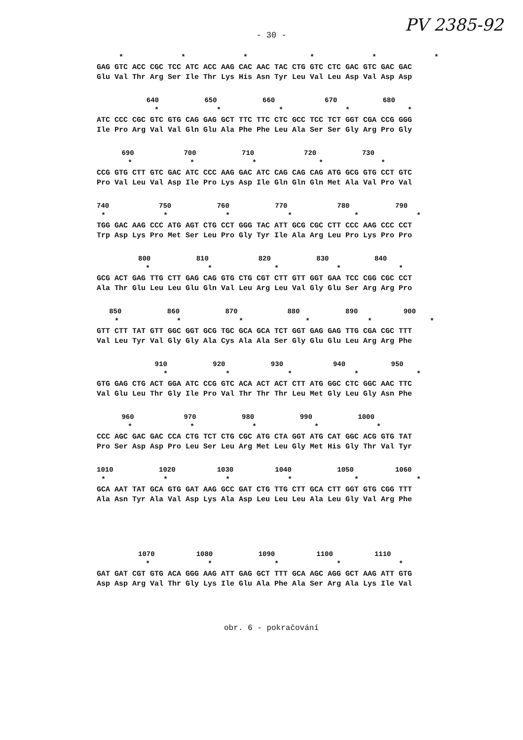PV 2385-92
- 30 -
* * * * * * GAG GTC ACC CGC TCC ATC ACC AAG CAC AAC TAC CTG GTC CTC GAC GTC GAC GAC Glu Val Thr Arg Ser Ile Thr Lys His Asn Tyr Leu Val Leu Asp Val Asp Asp
640 650 660 670 680 * * * * * ATC CCC CGC GTC GTG CAG GAG GCT TTC TTC CTC GCC TCC TCT GGT CGA CCG GGG Ile Pro Arg Val Val Gln Glu Ala Phe Phe Leu Ala Ser Ser Gly Arg Pro Gly
690 700 710 720 730 * * * * * CCG GTG CTT GTC GAC ATC CCC AAG GAC ATC CAG CAG CAG ATG GCG GTG CCT GTC Pro Val Leu Val Asp Ile Pro Lys Asp Ile Gln Gln Gln Met Ala Val Pro Val
740 750 760 770 780 790 * * * * * * TGG GAC AAG CCC ATG AGT CTG CCT GGG TAC ATT GCG CGC CTT CCC AAG CCC CCT Trp Asp Lys Pro Met Ser Leu Pro Gly Tyr Ile Ala Arg Leu Pro Lys Pro Pro
800 810 820 830 840 * * * * * GCG ACT GAG TTG CTT GAG CAG GTG CTG CGT CTT GTT GGT GAA TCC CGG CGC CCT Ala Thr Glu Leu Leu Glu Gln Val Leu Arg Leu Val Gly Glu Ser Arg Arg Pro
850 860 870 880 890 900 * * * * * * GTT CTT TAT GTT GGC GGT GCG TGC GCA GCA TCT GGT GAG GAG TTG CGA CGC TTT Val Leu Tyr Val Gly Gly Ala Cys Ala Ala Ser Gly Glu Glu Leu Arg Arg Phe
910 920 930 940 950 * * * * * GTG GAG CTG ACT GGA ATC CCG GTC ACA ACT ACT CTT ATG GGC CTC GGC AAC TTC Val Glu Leu Thr Gly Ile Pro Val Thr Thr Thr Leu Met Gly Leu Gly Asn Phe
960 970 980 990 1000 * * * * * CCC AGC GAC GAC CCA CTG TCT CTG CGC ATG CTA GGT ATG CAT GGC ACG GTG TAT Pro Ser Asp Asp Pro Leu Ser Leu Arg Met Leu Gly Met His Gly Thr Val Tyr
1010 1020 1030 1040 1050 1060 * * * * * * GCA AAT TAT GCA GTG GAT AAG GCC GAT CTG TTG CTT GCA CTT GGT GTG CGG TTT Ala Asn Tyr Ala Val Asp Lys Ala Asp Leu Leu Leu Ala Leu Gly Val Arg Phe
1070 1080 1090 1100 1110 * * * * * GAT GAT CGT GTG ACA GGG AAG ATT GAG GCT TTT GCA AGC AGG GCT AAG ATT GTG Asp Asp Arg Val Thr Gly Lys Ile Glu Ala Phe Ala Ser Arg Ala Lys Ile Val
obr. 6 - pokračování